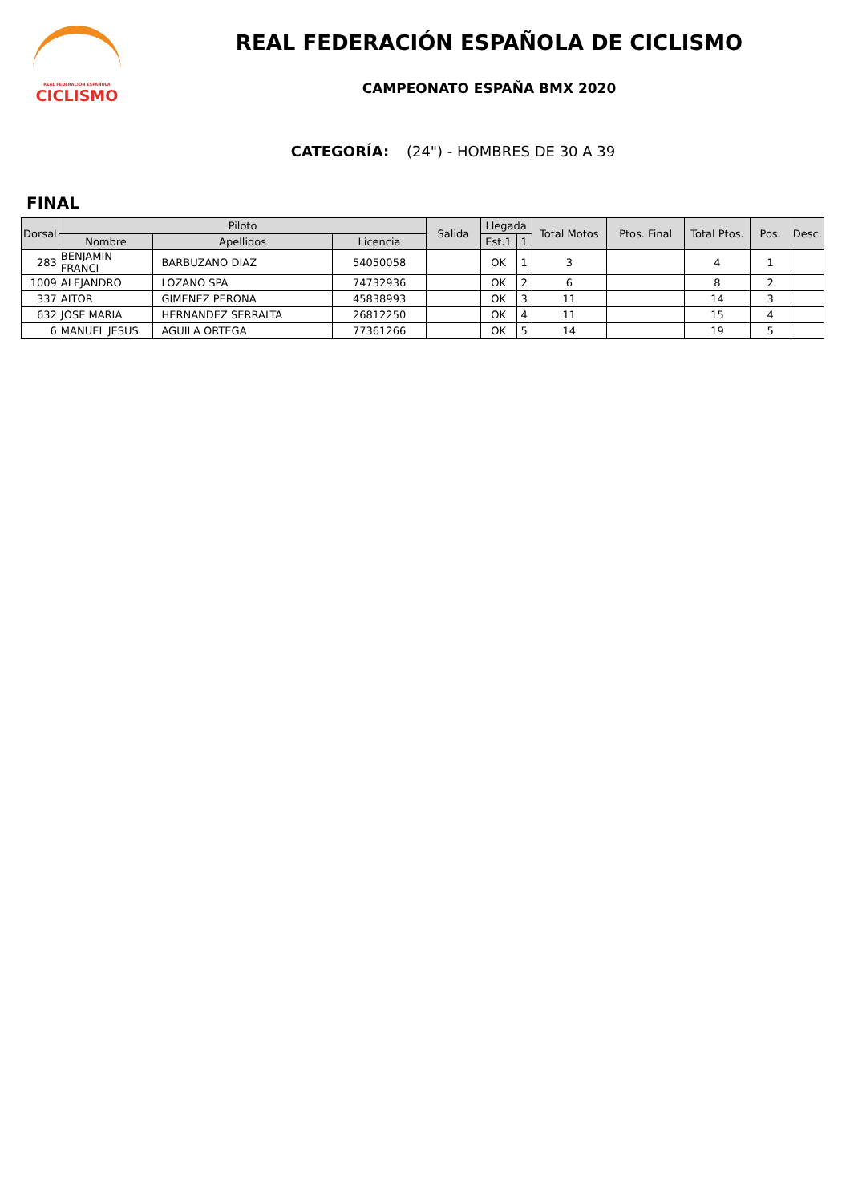REAL FEDERACIÓN ESPAÑOLA
CICLISMO
REAL FEDERACIÓN ESPAÑOLA DE CICLISMO
CAMPEONATO ESPAÑA BMX 2020
CATEGORÍA: (24") - HOMBRES DE 30 A 39
FINAL
| Dorsal | Piloto | | | Salida | Llegada | | Total Motos | Ptos. Final | Total Ptos. | Pos. | Desc. |
| --- | --- | --- | --- | --- | --- | --- | --- | --- | --- | --- | --- |
| | Nombre | Apellidos | Licencia | | Est.1 | 1 | | | | | |
| 283 | BENJAMIN FRANCI | BARBUZANO DIAZ | 54050058 | | OK | 1 | 3 | | 4 | 1 | |
| 1009 | ALEJANDRO | LOZANO SPA | 74732936 | | OK | 2 | 6 | | 8 | 2 | |
| 337 | AITOR | GIMENEZ PERONA | 45838993 | | OK | 3 | 11 | | 14 | 3 | |
| 632 | JOSE MARIA | HERNANDEZ SERRALTA | 26812250 | | OK | 4 | 11 | | 15 | 4 | |
| 6 | MANUEL JESUS | AGUILA ORTEGA | 77361266 | | OK | 5 | 14 | | 19 | 5 | |